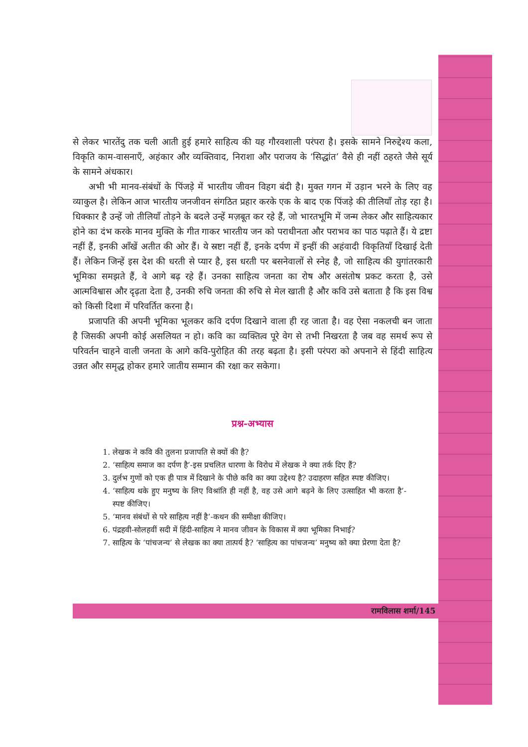से लेकर भारतेंदु तक चली आती हुई हमारे साहित्य की यह गौरवशाली परंपरा है। इसके सामने निरुद्देश्य कला, विकृति काम-वासनाएँ, अहंकार और व्यक्तिवाद, निराशा और पराजय के ‘सिद्धांत’ वैसे ही नहीं ठहरते जैसे सूर्य के सामने अंधकार।
अभी भी मानव-संबंधों के पिंजड़े में भारतीय जीवन विहग बंदी है। मुक्त गगन में उड़ान भरने के लिए वह व्याकुल है। लेकिन आज भारतीय जनजीवन संगठित प्रहार करके एक के बाद एक पिंजड़े की तीलियाँ तोड़ रहा है। धिक्कार है उन्हें जो तीलियाँ तोड़ने के बदले उन्हें मज़बूत कर रहे हैं, जो भारतभूमि में जन्म लेकर और साहित्यकार होने का दंभ करके मानव मुक्ति के गीत गाकर भारतीय जन को पराधीनता और पराभव का पाठ पढ़ाते हैं। ये द्रष्टा नहीं हैं, इनकी आँखें अतीत की ओर हैं। ये स्रष्टा नहीं हैं, इनके दर्पण में इन्हीं की अहंवादी विकृतियाँ दिखाई देती हैं। लेकिन जिन्हें इस देश की धरती से प्यार है, इस धरती पर बसनेवालों से स्नेह है, जो साहित्य की युगांतरकारी भूमिका समझते हैं, वे आगे बढ़ रहे हैं। उनका साहित्य जनता का रोष और असंतोष प्रकट करता है, उसे आत्मविश्वास और दृढ़ता देता है, उनकी रुचि जनता की रुचि से मेल खाती है और कवि उसे बताता है कि इस विश्व को किसी दिशा में परिवर्तित करना है।
प्रजापति की अपनी भूमिका भूलकर कवि दर्पण दिखाने वाला ही रह जाता है। वह ऐसा नकलची बन जाता है जिसकी अपनी कोई असलियत न हो। कवि का व्यक्तित्व पूरे वेग से तभी निखरता है जब वह समर्थ रूप से परिवर्तन चाहने वाली जनता के आगे कवि-पुरोहित की तरह बढ़ता है। इसी परंपरा को अपनाने से हिंदी साहित्य उन्नत और समृद्ध होकर हमारे जातीय सम्मान की रक्षा कर सकेगा।
प्रश्न-अभ्यास
1. लेखक ने कवि की तुलना प्रजापति से क्यों की है?
2. ‘साहित्य समाज का दर्पण है’-इस प्रचलित धारणा के विरोध में लेखक ने क्या तर्क दिए हैं?
3. दुर्लभ गुणों को एक ही पात्र में दिखाने के पीछे कवि का क्या उद्देश्य है? उदाहरण सहित स्पष्ट कीजिए।
4. ‘साहित्य थके हुए मनुष्य के लिए विश्रांति ही नहीं है, वह उसे आगे बढ़ने के लिए उत्साहित भी करता है’-स्पष्ट कीजिए।
5. ‘मानव संबंधों से परे साहित्य नहीं है’-कथन की समीक्षा कीजिए।
6. पंद्रहवी-सोलहवीं सदी में हिंदी-साहित्य ने मानव जीवन के विकास में क्या भूमिका निभाई?
7. साहित्य के ‘पांचजन्य’ से लेखक का क्या तात्पर्य है? ‘साहित्य का पांचजन्य’ मनुष्य को क्या प्रेरणा देता है?
रामविलास शर्मा/145